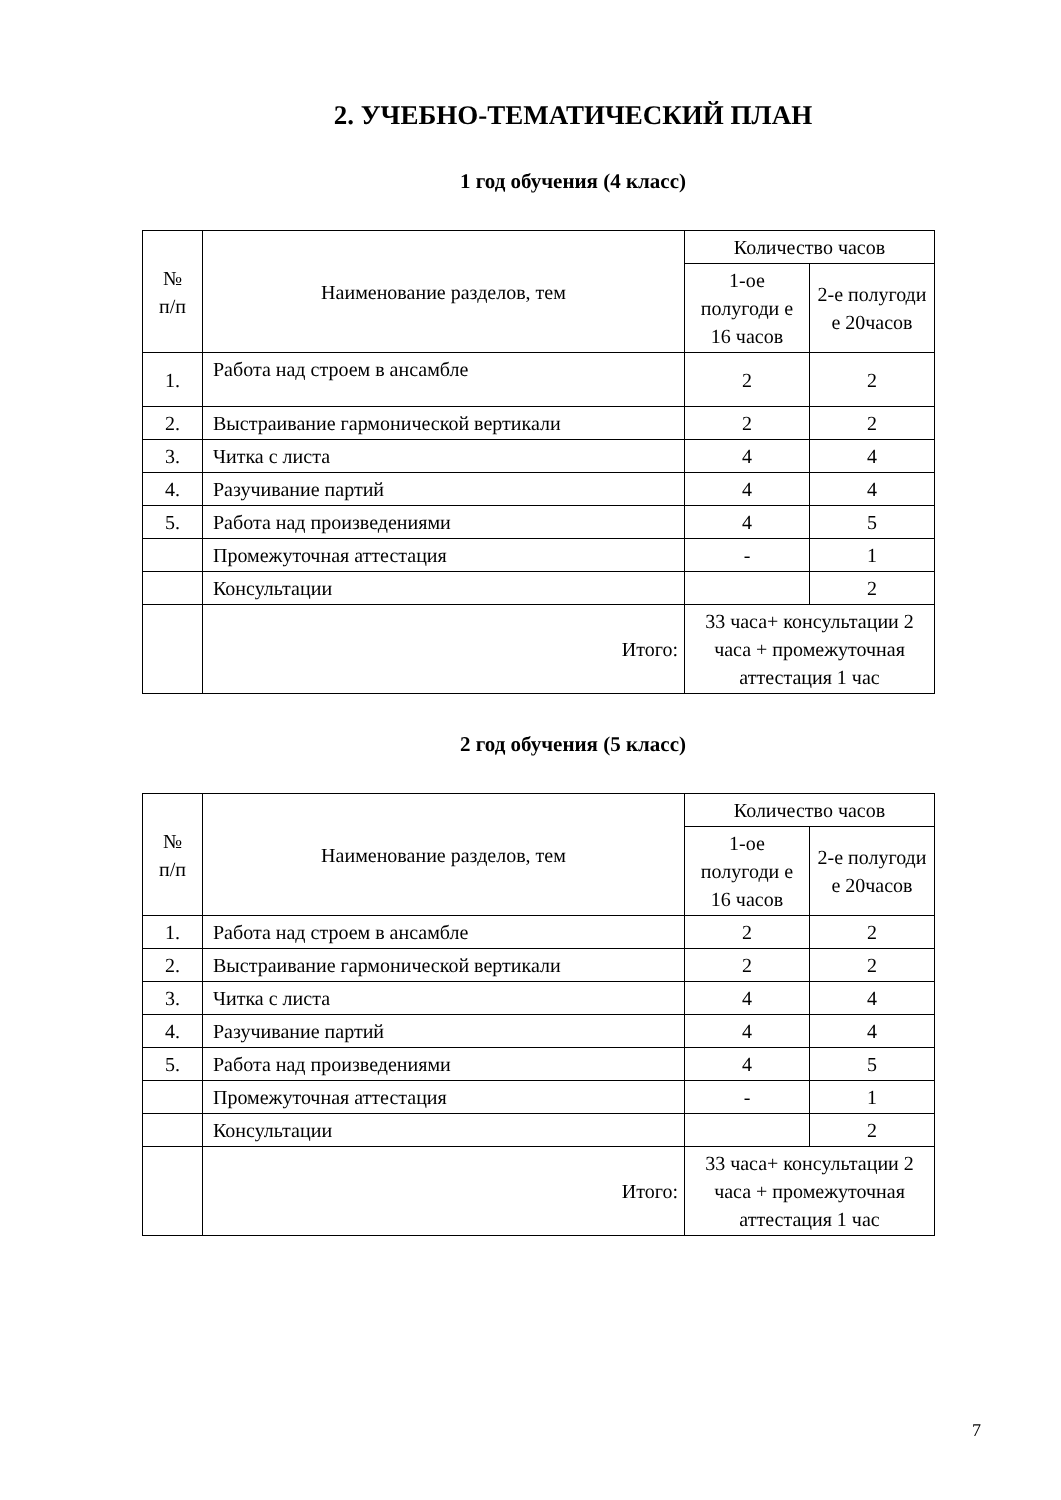2. УЧЕБНО-ТЕМАТИЧЕСКИЙ ПЛАН
1 год обучения (4 класс)
| № п/п | Наименование разделов, тем | Количество часов | |
| --- | --- | --- | --- |
| | | 1-ое полугоди е 16 часов | 2-е полугоди е 20часов |
| 1. | Работа над строем в ансамбле | 2 | 2 |
| 2. | Выстраивание гармонической вертикали | 2 | 2 |
| 3. | Читка с листа | 4 | 4 |
| 4. | Разучивание партий | 4 | 4 |
| 5. | Работа над произведениями | 4 | 5 |
| | Промежуточная аттестация | - | 1 |
| | Консультации | | 2 |
| | Итого: | 33 часа+ консультации 2 часа + промежуточная аттестация 1 час | |
2 год обучения (5 класс)
| № п/п | Наименование разделов, тем | Количество часов | |
| --- | --- | --- | --- |
| | | 1-ое полугоди е 16 часов | 2-е полугоди е 20часов |
| 1. | Работа над строем в ансамбле | 2 | 2 |
| 2. | Выстраивание гармонической вертикали | 2 | 2 |
| 3. | Читка с листа | 4 | 4 |
| 4. | Разучивание партий | 4 | 4 |
| 5. | Работа над произведениями | 4 | 5 |
| | Промежуточная аттестация | - | 1 |
| | Консультации | | 2 |
| | Итого: | 33 часа+ консультации 2 часа + промежуточная аттестация 1 час | |
7